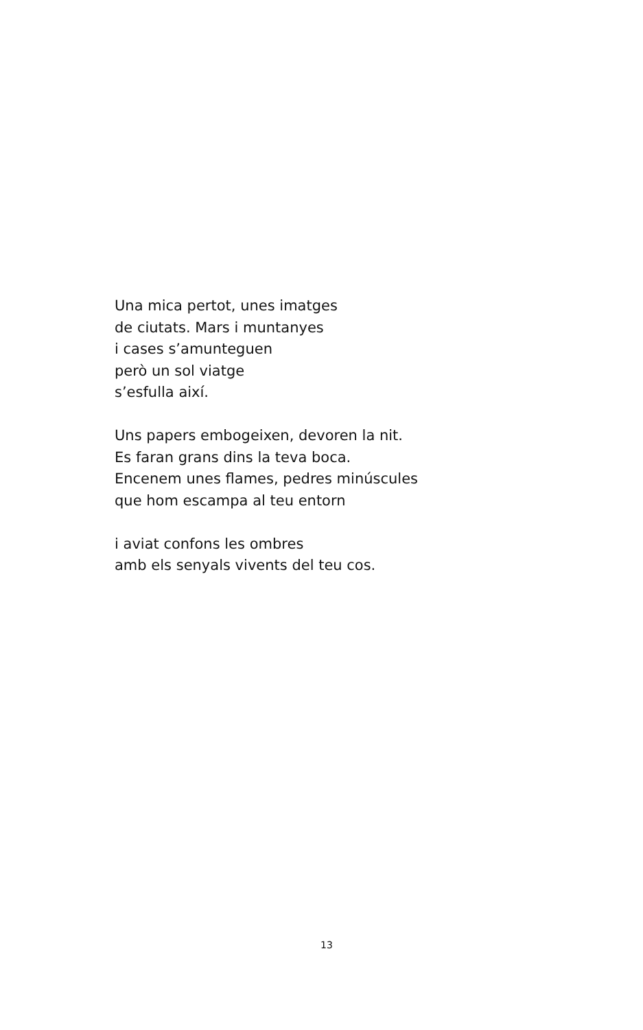Una mica pertot, unes imatges
de ciutats. Mars i muntanyes
i cases s’amunteguen
però un sol viatge
s’esfulla així.
Uns papers embogeixen, devoren la nit.
Es faran grans dins la teva boca.
Encenem unes flames, pedres minúscules
que hom escampa al teu entorn
i aviat confons les ombres
amb els senyals vivents del teu cos.
13